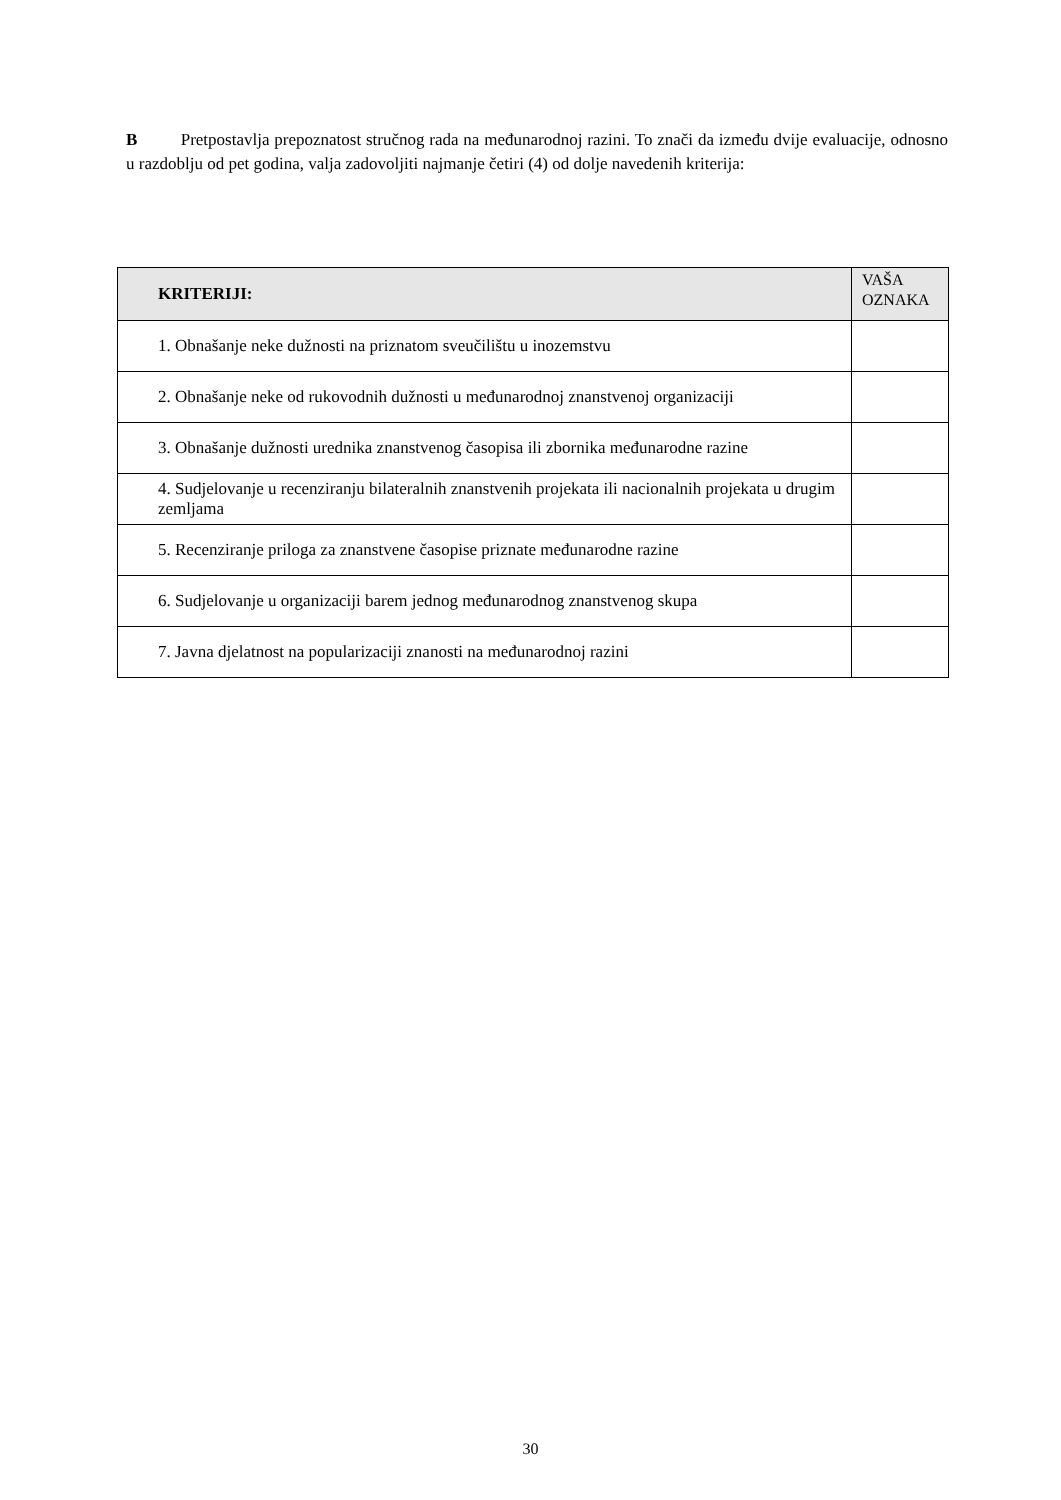B Pretpostavlja prepoznatost stručnog rada na međunarodnoj razini. To znači da između dvije evaluacije, odnosno u razdoblju od pet godina, valja zadovoljiti najmanje četiri (4) od dolje navedenih kriterija:
| KRITERIJI: | VAŠA OZNAKA |
| --- | --- |
| 1. Obnašanje neke dužnosti na priznatom sveučilištu u inozemstvu | |
| 2. Obnašanje neke od rukovodnih dužnosti u međunarodnoj znanstvenoj organizaciji | |
| 3. Obnašanje dužnosti urednika znanstvenog časopisa ili zbornika međunarodne razine | |
| 4. Sudjelovanje u recenziranju bilateralnih znanstvenih projekata ili nacionalnih projekata u drugim zemljama | |
| 5. Recenziranje priloga za znanstvene časopise priznate međunarodne razine | |
| 6. Sudjelovanje u organizaciji barem jednog međunarodnog znanstvenog skupa | |
| 7. Javna djelatnost na popularizaciji znanosti na međunarodnoj razini | |
30